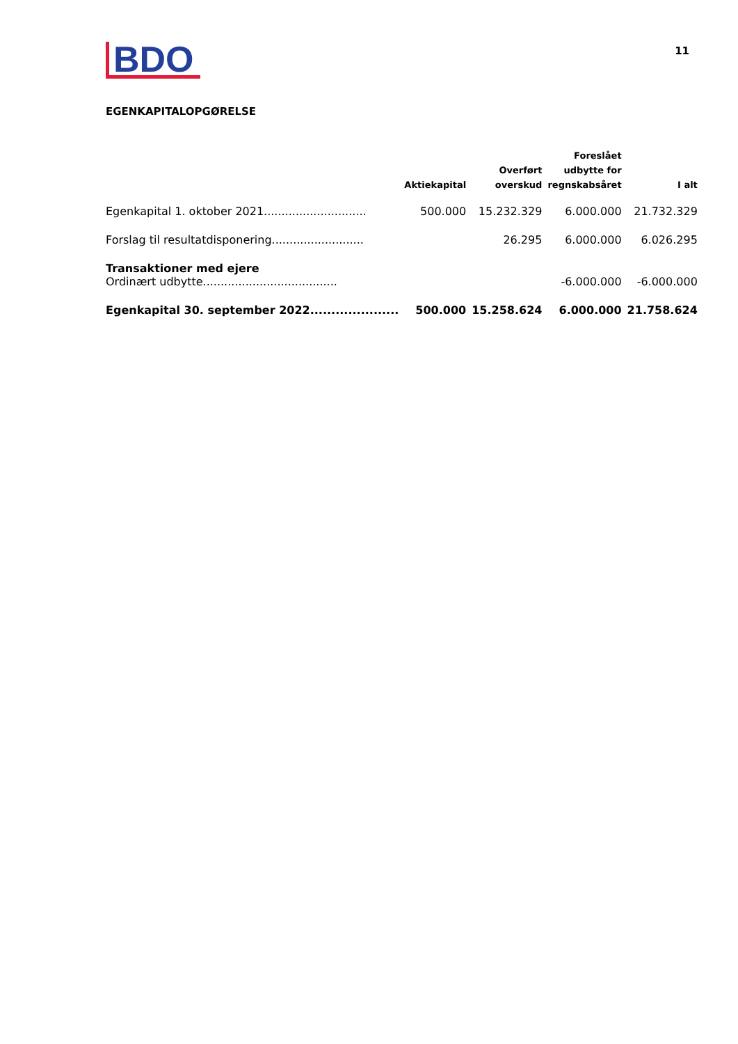BDO
11
EGENKAPITALOPGØRELSE
| | Aktiekapital | Overført overskud | Foreslået udbytte for regnskabsåret | I alt |
| --- | --- | --- | --- | --- |
| Egenkapital 1. oktober 2021............................. | 500.000 | 15.232.329 | 6.000.000 | 21.732.329 |
| Forslag til resultatdisponering.......................... | | 26.295 | 6.000.000 | 6.026.295 |
| Transaktioner med ejere | | | | |
| Ordinært udbytte...................................... | | | -6.000.000 | -6.000.000 |
| Egenkapital 30. september 2022..................... | 500.000 | 15.258.624 | 6.000.000 | 21.758.624 |